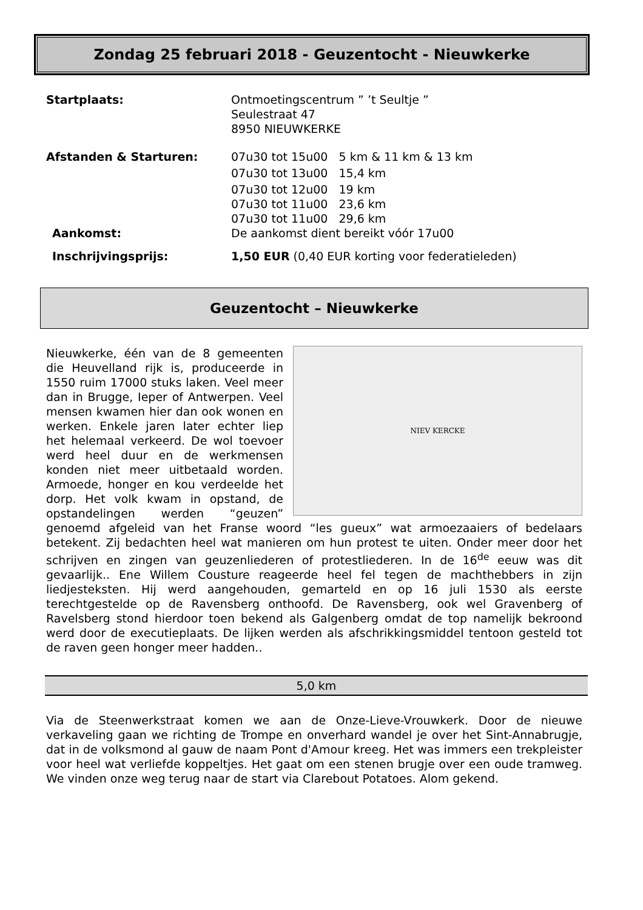Zondag 25 februari 2018 - Geuzentocht - Nieuwkerke
Startplaats: Ontmoetingscentrum ” ’t Seultje ”
Seulestraat 47
8950 NIEUWKERKE
Afstanden & Starturen: 07u30 tot 15u00 5 km & 11 km & 13 km
07u30 tot 13u00 15,4 km
07u30 tot 12u00 19 km
07u30 tot 11u00 23,6 km
07u30 tot 11u00 29,6 km
Aankomst: De aankomst dient bereikt vóór 17u00
Inschrijvingsprijs: 1,50 EUR (0,40 EUR korting voor federatieleden)
Geuzentocht – Nieuwkerke
NIEV KERCKE
Nieuwkerke, één van de 8 gemeenten die Heuvelland rijk is, produceerde in 1550 ruim 17000 stuks laken. Veel meer dan in Brugge, Ieper of Antwerpen. Veel mensen kwamen hier dan ook wonen en werken. Enkele jaren later echter liep het helemaal verkeerd. De wol toevoer werd heel duur en de werkmensen konden niet meer uitbetaald worden. Armoede, honger en kou verdeelde het dorp. Het volk kwam in opstand, de opstandelingen werden “geuzen” genoemd afgeleid van het Franse woord “les gueux” wat armoezaaiers of bedelaars betekent. Zij bedachten heel wat manieren om hun protest te uiten. Onder meer door het schrijven en zingen van geuzenliederen of protestliederen. In de 16<sup>de</sup> eeuw was dit gevaarlijk.. Ene Willem Cousture reageerde heel fel tegen de machthebbers in zijn liedjesteksten. Hij werd aangehouden, gemarteld en op 16 juli 1530 als eerste terechtgestelde op de Ravensberg onthoofd. De Ravensberg, ook wel Gravenberg of Ravelsberg stond hierdoor toen bekend als Galgenberg omdat de top namelijk bekroond werd door de executieplaats. De lijken werden als afschrikkingsmiddel tentoon gesteld tot de raven geen honger meer hadden..
5,0 km
Via de Steenwerkstraat komen we aan de Onze-Lieve-Vrouwkerk. Door de nieuwe verkaveling gaan we richting de Trompe en onverhard wandel je over het Sint-Annabrugje, dat in de volksmond al gauw de naam Pont d'Amour kreeg. Het was immers een trekpleister voor heel wat verliefde koppeltjes. Het gaat om een stenen brugje over een oude tramweg. We vinden onze weg terug naar de start via Clarebout Potatoes. Alom gekend.